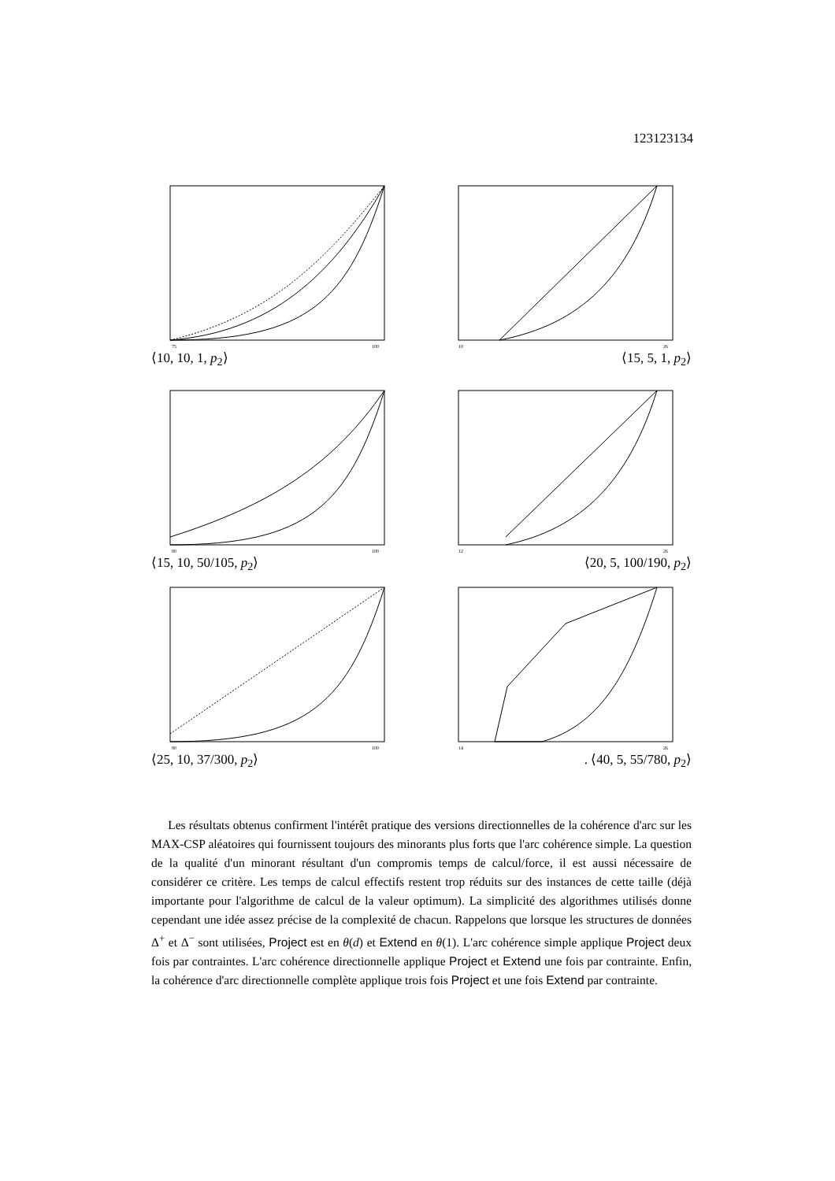123123134
75
100
⟨10, 10, 1, p<sub>2</sub>⟩
10
26
⟨15, 5, 1, p<sub>2</sub>⟩
80
100
⟨15, 10, 50/105, p<sub>2</sub>⟩
12
26
⟨20, 5, 100/190, p<sub>2</sub>⟩
80
100
⟨25, 10, 37/300, p<sub>2</sub>⟩
14
26
. ⟨40, 5, 55/780, p<sub>2</sub>⟩
Les résultats obtenus confirment l'intérêt pratique des versions directionnelles de la cohérence d'arc sur les MAX-CSP aléatoires qui fournissent toujours des minorants plus forts que l'arc cohérence simple. La question de la qualité d'un minorant résultant d'un compromis temps de calcul/force, il est aussi nécessaire de considérer ce critère. Les temps de calcul effectifs restent trop réduits sur des instances de cette taille (déjà importante pour l'algorithme de calcul de la valeur optimum). La simplicité des algorithmes utilisés donne cependant une idée assez précise de la complexité de chacun. Rappelons que lorsque les structures de données Δ<sup>+</sup> et Δ<sup>−</sup> sont utilisées, Project est en θ(d) et Extend en θ(1). L'arc cohérence simple applique Project deux fois par contraintes. L'arc cohérence directionnelle applique Project et Extend une fois par contrainte. Enfin, la cohérence d'arc directionnelle complète applique trois fois Project et une fois Extend par contrainte.